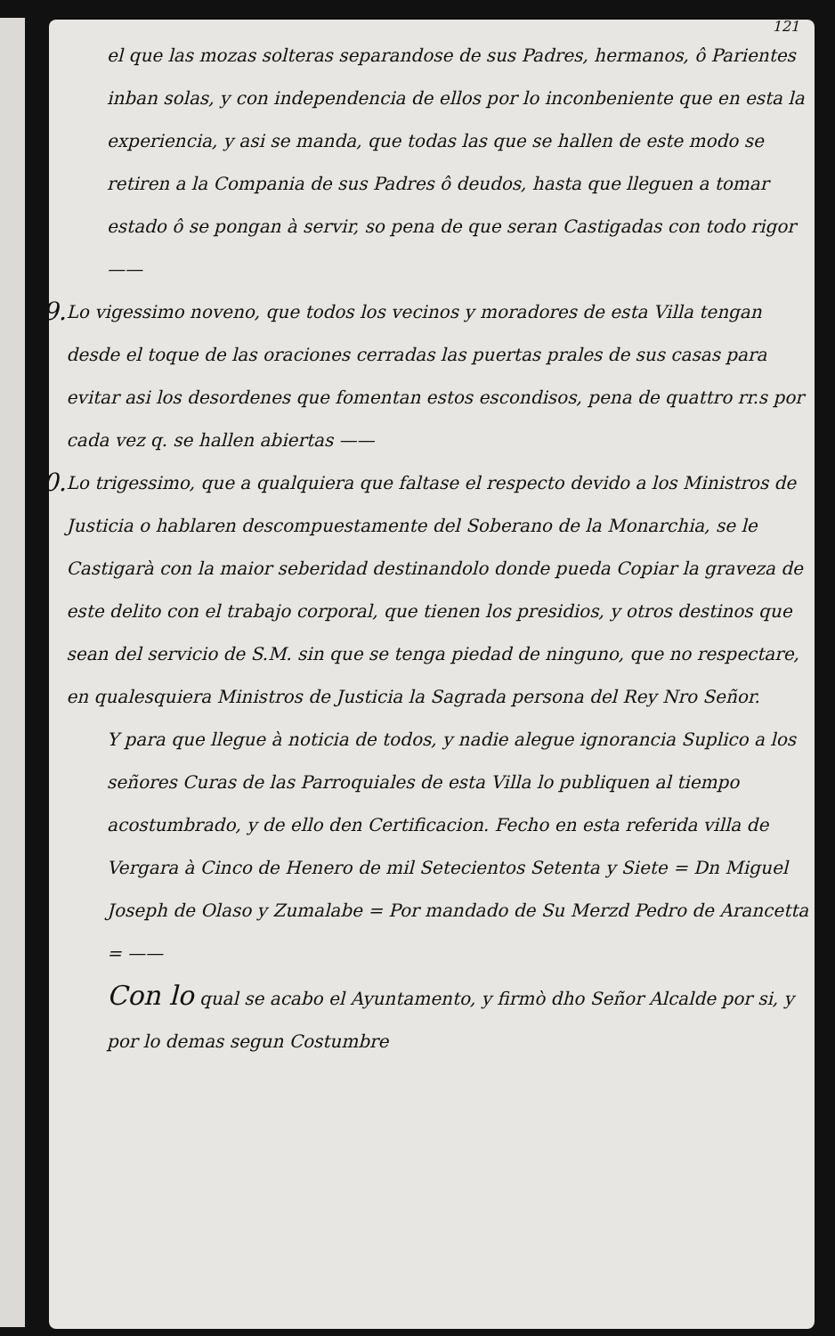121
el que las mozas solteras separandose de sus Padres, hermanos, ô Parientes inban solas, y con independencia de ellos por lo inconbeniente que en esta la experiencia, y asi se manda, que todas las que se hallen de este modo se retiren a la Compania de sus Padres ô deudos, hasta que lleguen a tomar estado ô se pongan à servir, so pena de que seran Castigadas con todo rigor ——
29.
Lo vigessimo noveno, que todos los vecinos y moradores de esta Villa tengan desde el toque de las oraciones cerradas las puertas prales de sus casas para evitar asi los desordenes que fomentan estos escondisos, pena de quattro rr.s por cada vez q. se hallen abiertas ——
30.
Lo trigessimo, que a qualquiera que faltase el respecto devido a los Ministros de Justicia o hablaren descompuestamente del Soberano de la Monarchia, se le Castigarà con la maior seberidad destinandolo donde pueda Copiar la graveza de este delito con el trabajo corporal, que tienen los presidios, y otros destinos que sean del servicio de S.M. sin que se tenga piedad de ninguno, que no respectare, en qualesquiera Ministros de Justicia la Sagrada persona del Rey Nro Señor.
Y para que llegue à noticia de todos, y nadie alegue ignorancia Suplico a los señores Curas de las Parroquiales de esta Villa lo publiquen al tiempo acostumbrado, y de ello den Certificacion. Fecho en esta referida villa de Vergara à Cinco de Henero de mil Setecientos Setenta y Siete = Dn Miguel Joseph de Olaso y Zumalabe = Por mandado de Su Merzd Pedro de Arancetta = ——
Con lo qual se acabo el Ayuntamento, y firmò dho Señor Alcalde por si, y por lo demas segun Costumbre